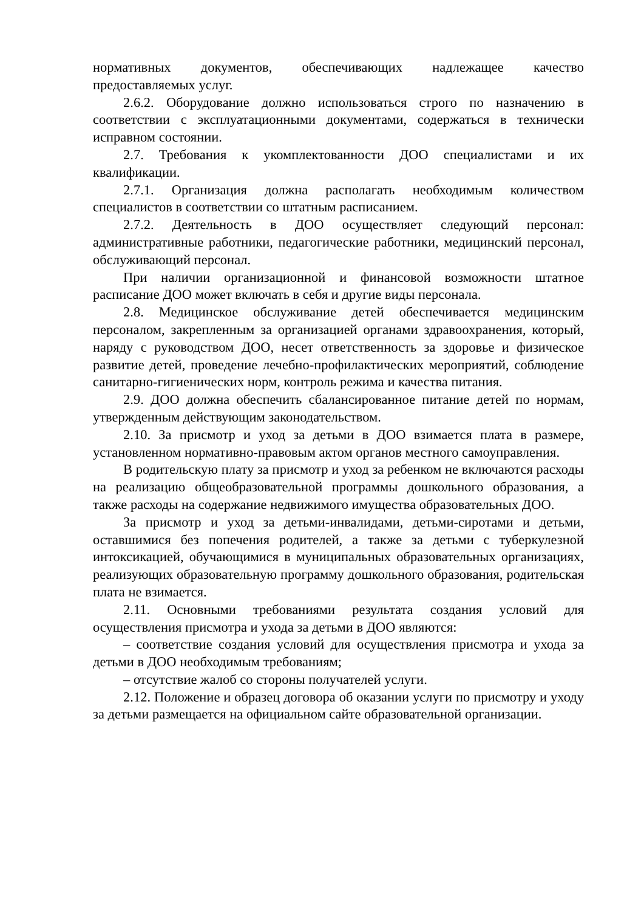нормативных документов, обеспечивающих надлежащее качество предоставляемых услуг.
2.6.2. Оборудование должно использоваться строго по назначению в соответствии с эксплуатационными документами, содержаться в технически исправном состоянии.
2.7. Требования к укомплектованности ДОО специалистами и их квалификации.
2.7.1. Организация должна располагать необходимым количеством специалистов в соответствии со штатным расписанием.
2.7.2. Деятельность в ДОО осуществляет следующий персонал: административные работники, педагогические работники, медицинский персонал, обслуживающий персонал.
При наличии организационной и финансовой возможности штатное расписание ДОО может включать в себя и другие виды персонала.
2.8. Медицинское обслуживание детей обеспечивается медицинским персоналом, закрепленным за организацией органами здравоохранения, который, наряду с руководством ДОО, несет ответственность за здоровье и физическое развитие детей, проведение лечебно-профилактических мероприятий, соблюдение санитарно-гигиенических норм, контроль режима и качества питания.
2.9. ДОО должна обеспечить сбалансированное питание детей по нормам, утвержденным действующим законодательством.
2.10. За присмотр и уход за детьми в ДОО взимается плата в размере, установленном нормативно-правовым актом органов местного самоуправления.
В родительскую плату за присмотр и уход за ребенком не включаются расходы на реализацию общеобразовательной программы дошкольного образования, а также расходы на содержание недвижимого имущества образовательных ДОО.
За присмотр и уход за детьми-инвалидами, детьми-сиротами и детьми, оставшимися без попечения родителей, а также за детьми с туберкулезной интоксикацией, обучающимися в муниципальных образовательных организациях, реализующих образовательную программу дошкольного образования, родительская плата не взимается.
2.11. Основными требованиями результата создания условий для осуществления присмотра и ухода за детьми в ДОО являются:
– соответствие создания условий для осуществления присмотра и ухода за детьми в ДОО необходимым требованиям;
– отсутствие жалоб со стороны получателей услуги.
2.12. Положение и образец договора об оказании услуги по присмотру и уходу за детьми размещается на официальном сайте образовательной организации.